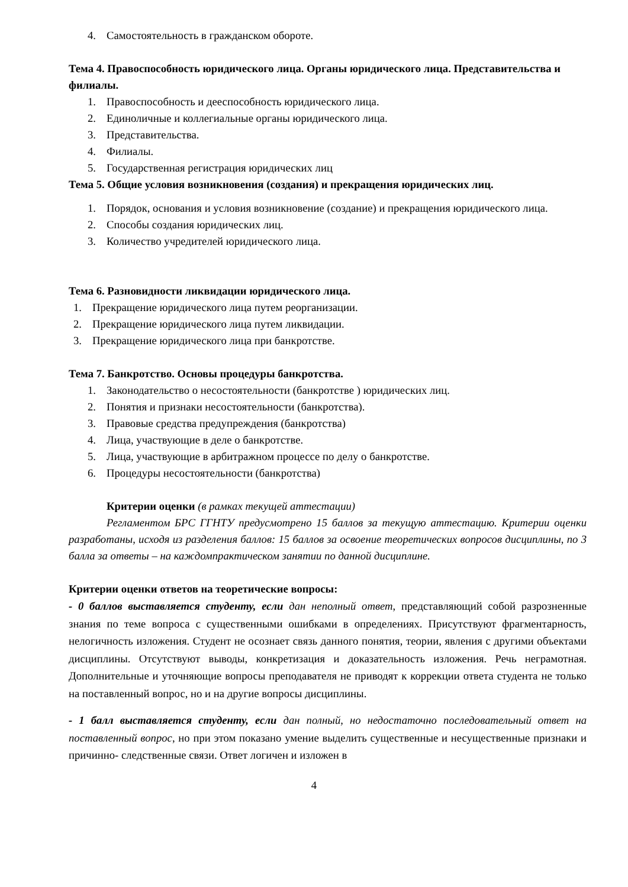4. Самостоятельность в гражданском обороте.
Тема 4. Правоспособность юридического лица. Органы юридического лица. Представительства и филиалы.
1. Правоспособность и дееспособность юридического лица.
2. Единоличные и коллегиальные органы юридического лица.
3. Представительства.
4. Филиалы.
5. Государственная регистрация юридических лиц
Тема 5. Общие условия возникновения (создания) и прекращения юридических лиц.
1. Порядок, основания и условия возникновение (создание) и прекращения юридического лица.
2. Способы создания юридических лиц.
3. Количество учредителей юридического лица.
Тема 6. Разновидности ликвидации юридического лица.
1. Прекращение юридического лица путем реорганизации.
2. Прекращение юридического лица путем ликвидации.
3. Прекращение юридического лица при банкротстве.
Тема 7. Банкротство. Основы процедуры банкротства.
1. Законодательство о несостоятельности (банкротстве ) юридических лиц.
2. Понятия и признаки несостоятельности (банкротства).
3. Правовые средства предупреждения (банкротства)
4. Лица, участвующие в деле о банкротстве.
5. Лица, участвующие в арбитражном процессе по делу о банкротстве.
6. Процедуры несостоятельности (банкротства)
Критерии оценки (в рамках текущей аттестации)
Регламентом БРС ГГНТУ предусмотрено 15 баллов за текущую аттестацию. Критерии оценки разработаны, исходя из разделения баллов: 15 баллов за освоение теоретических вопросов дисциплины, по 3 балла за ответы – на каждомпрактическом занятии по данной дисциплине.
Критерии оценки ответов на теоретические вопросы:
- 0 баллов выставляется студенту, если дан неполный ответ, представляющий собой разрозненные знания по теме вопроса с существенными ошибками в определениях. Присутствуют фрагментарность, нелогичность изложения. Студент не осознает связь данного понятия, теории, явления с другими объектами дисциплины. Отсутствуют выводы, конкретизация и доказательность изложения. Речь неграмотная. Дополнительные и уточняющие вопросы преподавателя не приводят к коррекции ответа студента не только на поставленный вопрос, но и на другие вопросы дисциплины.
- 1 балл выставляется студенту, если дан полный, но недостаточно последовательный ответ на поставленный вопрос, но при этом показано умение выделить существенные и несущественные признаки и причинно- следственные связи. Ответ логичен и изложен в
4